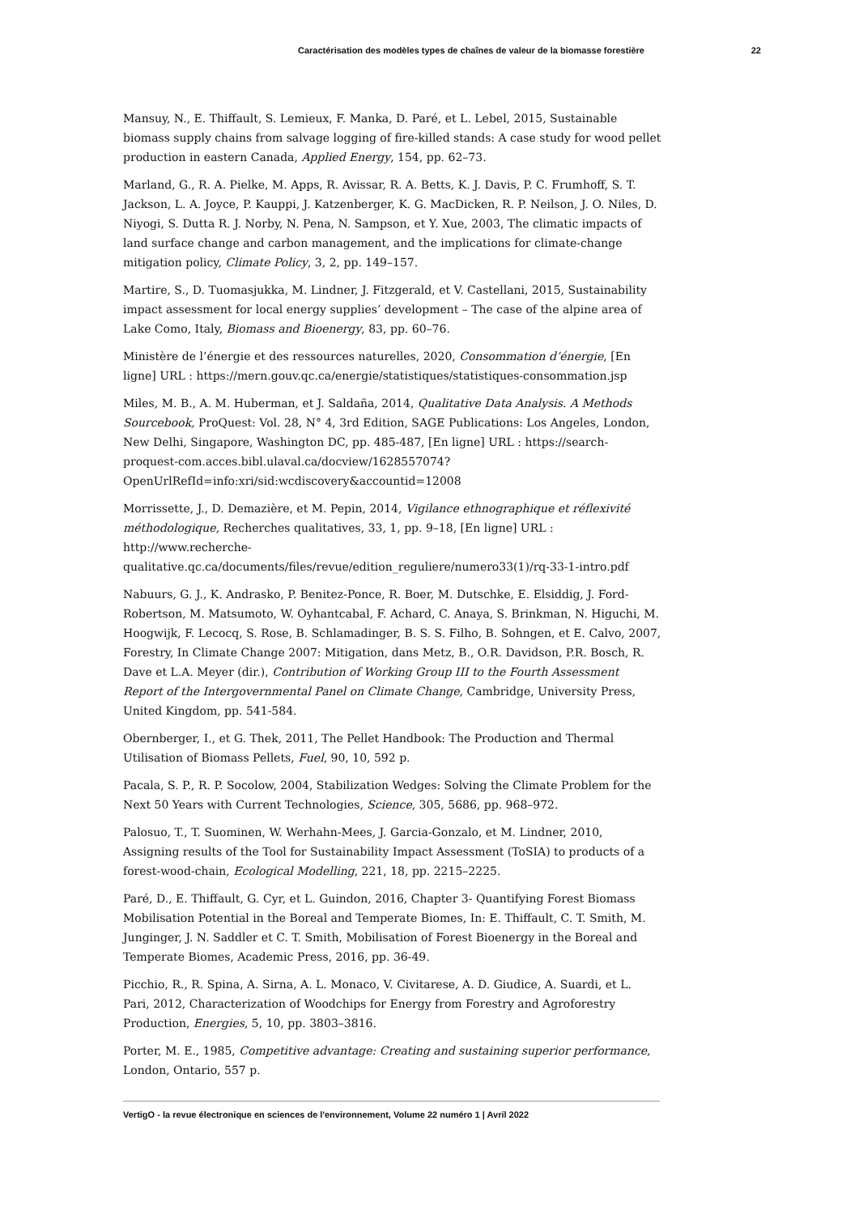Caractérisation des modèles types de chaînes de valeur de la biomasse forestière 22
Mansuy, N., E. Thiffault, S. Lemieux, F. Manka, D. Paré, et L. Lebel, 2015, Sustainable biomass supply chains from salvage logging of fire-killed stands: A case study for wood pellet production in eastern Canada, Applied Energy, 154, pp. 62–73.
Marland, G., R. A. Pielke, M. Apps, R. Avissar, R. A. Betts, K. J. Davis, P. C. Frumhoff, S. T. Jackson, L. A. Joyce, P. Kauppi, J. Katzenberger, K. G. MacDicken, R. P. Neilson, J. O. Niles, D. Niyogi, S. Dutta R. J. Norby, N. Pena, N. Sampson, et Y. Xue, 2003, The climatic impacts of land surface change and carbon management, and the implications for climate-change mitigation policy, Climate Policy, 3, 2, pp. 149–157.
Martire, S., D. Tuomasjukka, M. Lindner, J. Fitzgerald, et V. Castellani, 2015, Sustainability impact assessment for local energy supplies’ development – The case of the alpine area of Lake Como, Italy, Biomass and Bioenergy, 83, pp. 60–76.
Ministère de l’énergie et des ressources naturelles, 2020, Consommation d’énergie, [En ligne] URL : https://mern.gouv.qc.ca/energie/statistiques/statistiques-consommation.jsp
Miles, M. B., A. M. Huberman, et J. Saldaña, 2014, Qualitative Data Analysis. A Methods Sourcebook, ProQuest: Vol. 28, N° 4, 3rd Edition, SAGE Publications: Los Angeles, London, New Delhi, Singapore, Washington DC, pp. 485-487, [En ligne] URL : https://search-proquest-com.acces.bibl.ulaval.ca/docview/1628557074?OpenUrlRefId=info:xri/sid:wcdiscovery&accountid=12008
Morrissette, J., D. Demazière, et M. Pepin, 2014, Vigilance ethnographique et réflexivité méthodologique, Recherches qualitatives, 33, 1, pp. 9–18, [En ligne] URL : http://www.recherche-qualitative.qc.ca/documents/files/revue/edition_reguliere/numero33(1)/rq-33-1-intro.pdf
Nabuurs, G. J., K. Andrasko, P. Benitez-Ponce, R. Boer, M. Dutschke, E. Elsiddig, J. Ford-Robertson, M. Matsumoto, W. Oyhantcabal, F. Achard, C. Anaya, S. Brinkman, N. Higuchi, M. Hoogwijk, F. Lecocq, S. Rose, B. Schlamadinger, B. S. S. Filho, B. Sohngen, et E. Calvo, 2007, Forestry, In Climate Change 2007: Mitigation, dans Metz, B., O.R. Davidson, P.R. Bosch, R. Dave et L.A. Meyer (dir.), Contribution of Working Group III to the Fourth Assessment Report of the Intergovernmental Panel on Climate Change, Cambridge, University Press, United Kingdom, pp. 541-584.
Obernberger, I., et G. Thek, 2011, The Pellet Handbook: The Production and Thermal Utilisation of Biomass Pellets, Fuel, 90, 10, 592 p.
Pacala, S. P., R. P. Socolow, 2004, Stabilization Wedges: Solving the Climate Problem for the Next 50 Years with Current Technologies, Science, 305, 5686, pp. 968–972.
Palosuo, T., T. Suominen, W. Werhahn-Mees, J. Garcia-Gonzalo, et M. Lindner, 2010, Assigning results of the Tool for Sustainability Impact Assessment (ToSIA) to products of a forest-wood-chain, Ecological Modelling, 221, 18, pp. 2215–2225.
Paré, D., E. Thiffault, G. Cyr, et L. Guindon, 2016, Chapter 3- Quantifying Forest Biomass Mobilisation Potential in the Boreal and Temperate Biomes, In: E. Thiffault, C. T. Smith, M. Junginger, J. N. Saddler et C. T. Smith, Mobilisation of Forest Bioenergy in the Boreal and Temperate Biomes, Academic Press, 2016, pp. 36-49.
Picchio, R., R. Spina, A. Sirna, A. L. Monaco, V. Civitarese, A. D. Giudice, A. Suardi, et L. Pari, 2012, Characterization of Woodchips for Energy from Forestry and Agroforestry Production, Energies, 5, 10, pp. 3803–3816.
Porter, M. E., 1985, Competitive advantage: Creating and sustaining superior performance, London, Ontario, 557 p.
VertigO - la revue électronique en sciences de l'environnement, Volume 22 numéro 1 | Avril 2022